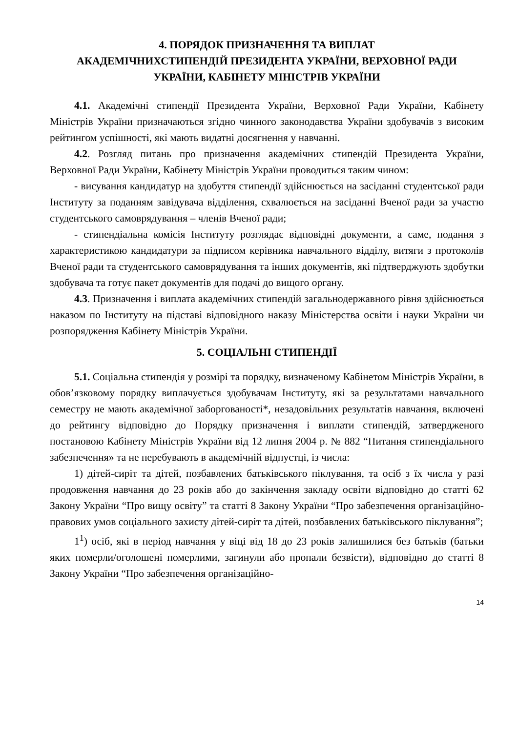4. ПОРЯДОК ПРИЗНАЧЕННЯ ТА ВИПЛАТ
АКАДЕМІЧНИХСТИПЕНДІЙ ПРЕЗИДЕНТА УКРАЇНИ, ВЕРХОВНОЇ РАДИ УКРАЇНИ, КАБІНЕТУ МІНІСТРІВ УКРАЇНИ
4.1. Академічні стипендії Президента України, Верховної Ради України, Кабінету Міністрів України призначаються згідно чинного законодавства України здобувачів з високим рейтингом успішності, які мають видатні досягнення у навчанні.
4.2. Розгляд питань про призначення академічних стипендій Президента України, Верховної Ради України, Кабінету Міністрів України проводиться таким чином:
- висування кандидатур на здобуття стипендії здійснюється на засіданні студентської ради Інституту за поданням завідувача відділення, схвалюється на засіданні Вченої ради за участю студентського самоврядування – членів Вченої ради;
- стипендіальна комісія Інституту розглядає відповідні документи, а саме, подання з характеристикою кандидатури за підписом керівника навчального відділу, витяги з протоколів Вченої ради та студентського самоврядування та інших документів, які підтверджують здобутки здобувача та готує пакет документів для подачі до вищого органу.
4.3. Призначення і виплата академічних стипендій загальнодержавного рівня здійснюється наказом по Інституту на підставі відповідного наказу Міністерства освіти і науки України чи розпорядження Кабінету Міністрів України.
5. СОЦІАЛЬНІ СТИПЕНДІЇ
5.1. Соціальна стипендія у розмірі та порядку, визначеному Кабінетом Міністрів України, в обов’язковому порядку виплачується здобувачам Інституту, які за результатами навчального семестру не мають академічної заборгованості*, незадовільних результатів навчання, включені до рейтингу відповідно до Порядку призначення і виплати стипендій, затвердженого постановою Кабінету Міністрів України від 12 липня 2004 р. № 882 “Питання стипендіального забезпечення» та не перебувають в академічній відпустці, із числа:
1) дітей-сиріт та дітей, позбавлених батьківського піклування, та осіб з їх числа у разі продовження навчання до 23 років або до закінчення закладу освіти відповідно до статті 62 Закону України “Про вищу освіту” та статті 8 Закону України “Про забезпечення організаційно-правових умов соціального захисту дітей-сиріт та дітей, позбавлених батьківського піклування”;
1<sup>1</sup>) осіб, які в період навчання у віці від 18 до 23 років залишилися без батьків (батьки яких померли/оголошені померлими, загинули або пропали безвісти), відповідно до статті 8 Закону України “Про забезпечення організаційно-
14